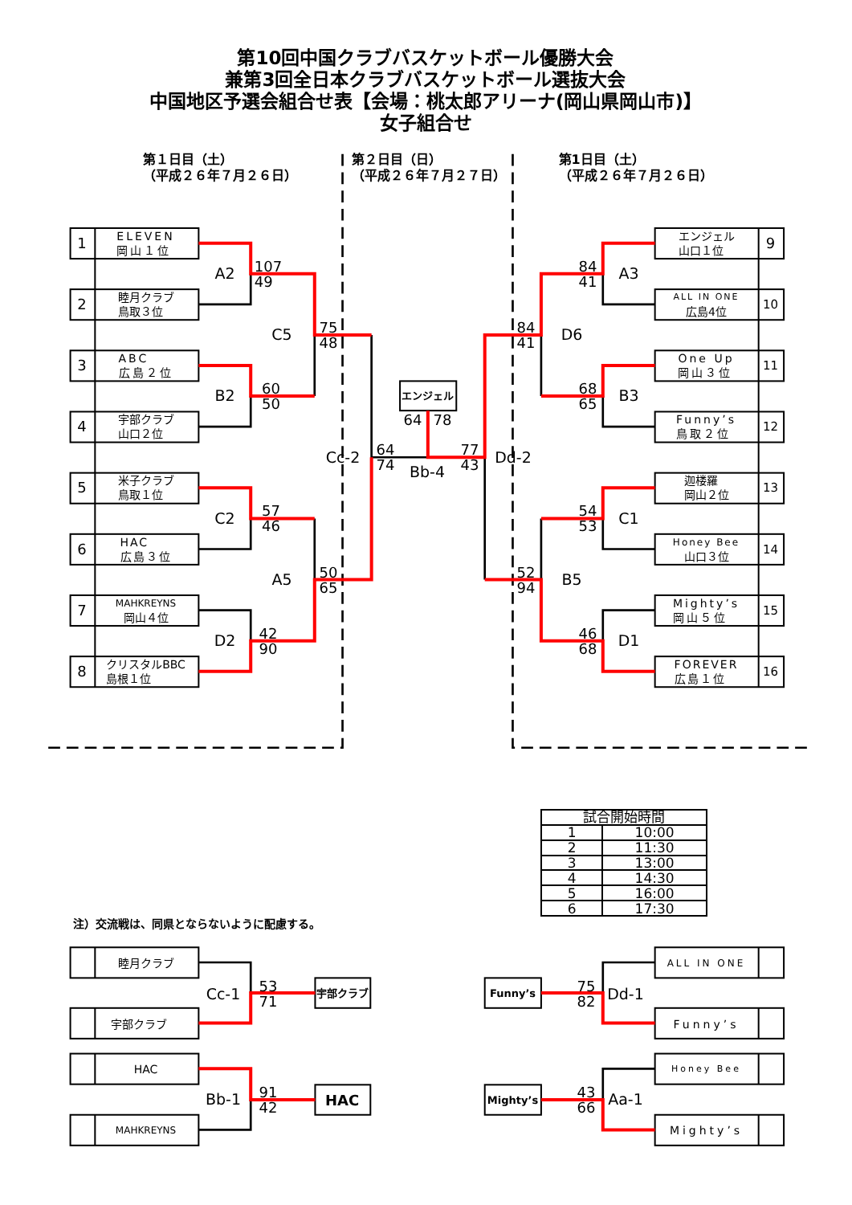第10回中国クラブバスケットボール優勝大会
兼第3回全日本クラブバスケットボール選抜大会
中国地区予選会組合せ表【会場：桃太郎アリーナ(岡山県岡山市)】
女子組合せ
第１日目（土）
（平成２６年７月２６日）
第２日目（日）
（平成２６年７月２７日）
第1日目（土）
（平成２６年７月２６日）
1
ELEVEN
岡山１位
2
睦月クラブ
鳥取３位
3
ABC
広島２位
4
宇部クラブ
山口２位
5
米子クラブ
鳥取１位
6
HAC
広島３位
7
MAHKREYNS
岡山４位
8
クリスタルBBC
島根１位
A2
107
49
75
48
C5
B2
60
50
Cc-2
64
74
C2
57
46
50
65
A5
D2
42
90
エンジェル
64
78
Bb-4
77
43
Dd-2
84
41
D6
52
94
B5
84
41
A3
68
65
B3
54
53
C1
46
68
D1
エンジェル
山口１位
9
ALL IN ONE
広島4位
10
One Up
岡山３位
11
Funny’s
鳥取２位
12
迦楼羅
岡山２位
13
Honey Bee
山口３位
14
Mighty’s
岡山５位
15
FOREVER
広島１位
16
| 試合開始時間 | |
| --- | --- |
| 1 | 10:00 |
| 2 | 11:30 |
| 3 | 13:00 |
| 4 | 14:30 |
| 5 | 16:00 |
| 6 | 17:30 |
注）交流戦は、同県とならないように配慮する。
睦月クラブ
Cc-1
53
71
宇部クラブ
宇部クラブ
HAC
Bb-1
91
42
HAC
MAHKREYNS
ALL IN ONE
Funny’s
75
82
Dd-1
Funny’s
Honey Bee
Mighty’s
43
66
Aa-1
Mighty’s